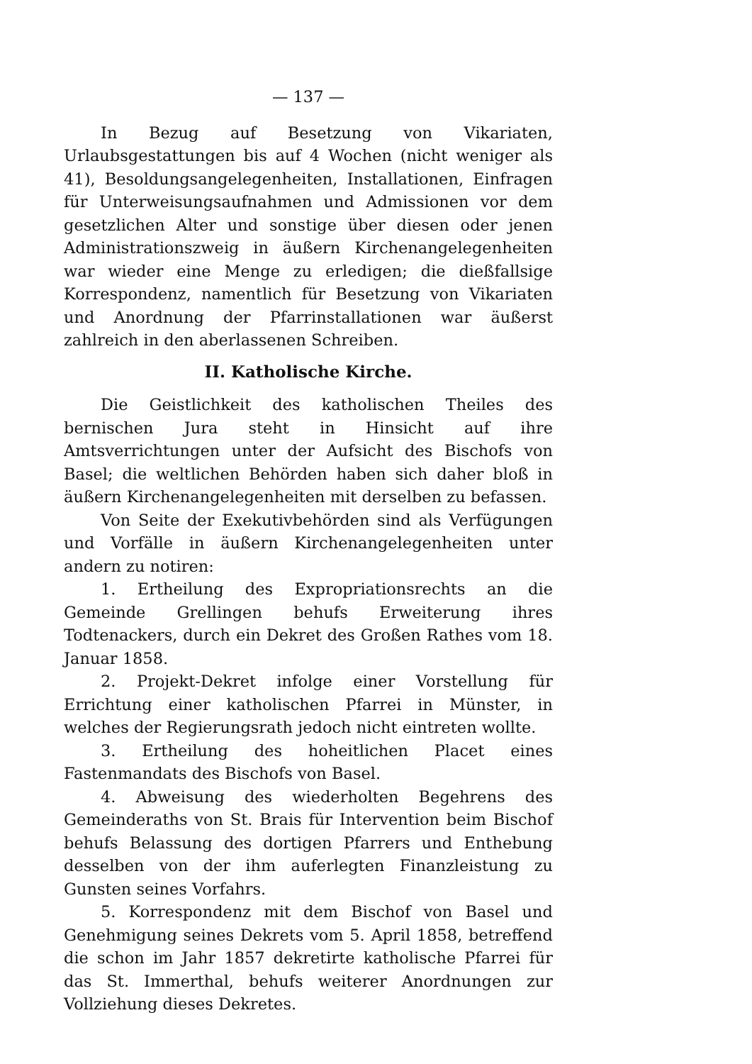— 137 —
In Bezug auf Besetzung von Vikariaten, Urlaubsgestattungen bis auf 4 Wochen (nicht weniger als 41), Besoldungsangelegenheiten, Installationen, Einfragen für Unterweisungsaufnahmen und Admissionen vor dem gesetzlichen Alter und sonstige über diesen oder jenen Administrationszweig in äußern Kirchenangelegenheiten war wieder eine Menge zu erledigen; die dießfallsige Korrespondenz, namentlich für Besetzung von Vikariaten und Anordnung der Pfarrinstallationen war äußerst zahlreich in den aberlassenen Schreiben.
II. Katholische Kirche.
Die Geistlichkeit des katholischen Theiles des bernischen Jura steht in Hinsicht auf ihre Amtsverrichtungen unter der Aufsicht des Bischofs von Basel; die weltlichen Behörden haben sich daher bloß in äußern Kirchenangelegenheiten mit derselben zu befassen.
Von Seite der Exekutivbehörden sind als Verfügungen und Vorfälle in äußern Kirchenangelegenheiten unter andern zu notiren:
1. Ertheilung des Expropriationsrechts an die Gemeinde Grellingen behufs Erweiterung ihres Todtenackers, durch ein Dekret des Großen Rathes vom 18. Januar 1858.
2. Projekt-Dekret infolge einer Vorstellung für Errichtung einer katholischen Pfarrei in Münster, in welches der Regierungsrath jedoch nicht eintreten wollte.
3. Ertheilung des hoheitlichen Placet eines Fastenmandats des Bischofs von Basel.
4. Abweisung des wiederholten Begehrens des Gemeinderaths von St. Brais für Intervention beim Bischof behufs Belassung des dortigen Pfarrers und Enthebung desselben von der ihm auferlegten Finanzleistung zu Gunsten seines Vorfahrs.
5. Korrespondenz mit dem Bischof von Basel und Genehmigung seines Dekrets vom 5. April 1858, betreffend die schon im Jahr 1857 dekretirte katholische Pfarrei für das St. Immerthal, behufs weiterer Anordnungen zur Vollziehung dieses Dekretes.